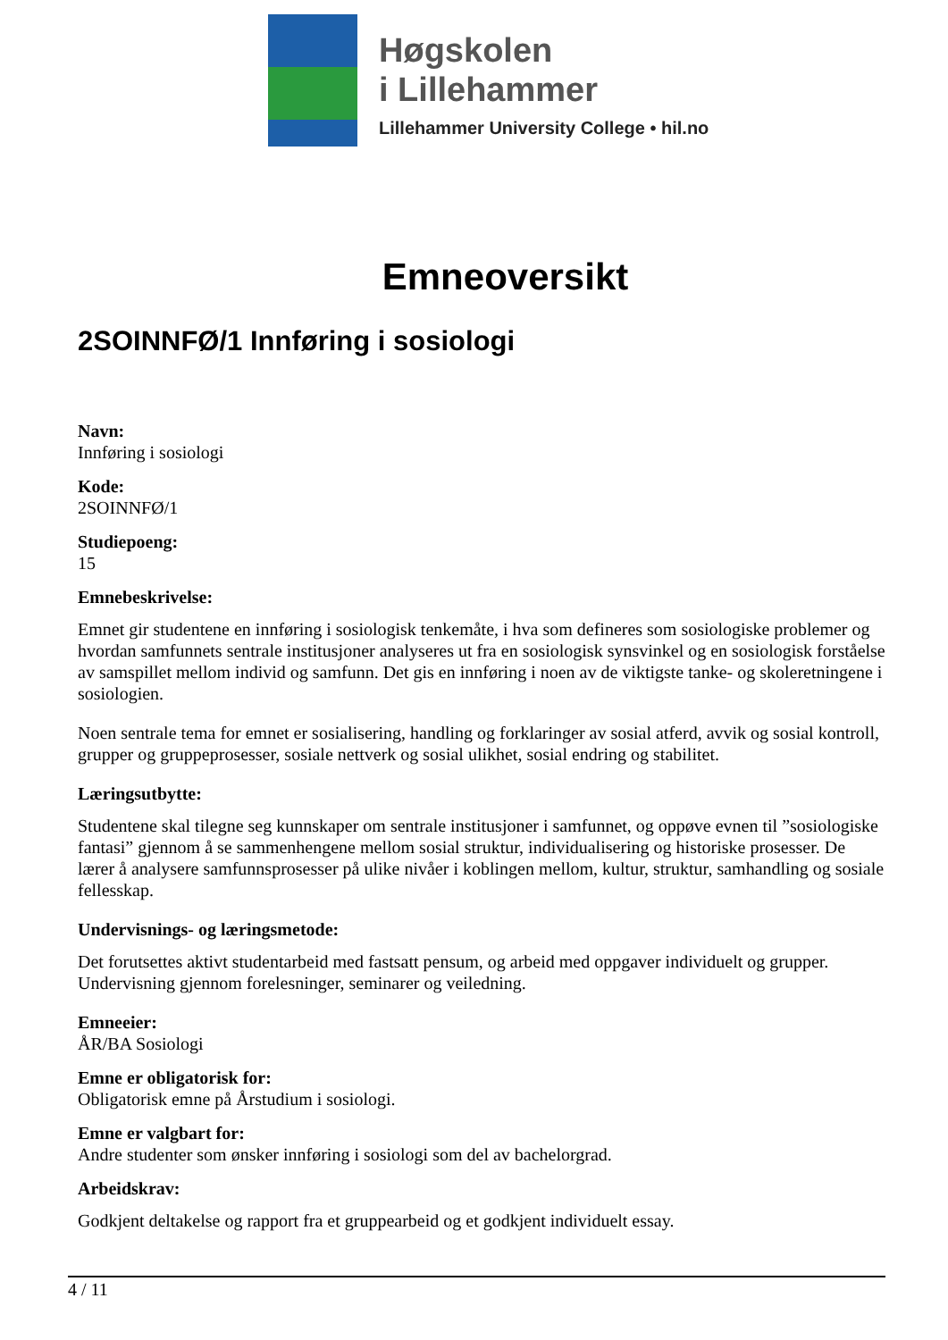Høgskolen
i Lillehammer
Lillehammer University College • hil.no
Emneoversikt
2SOINNFØ/1 Innføring i sosiologi
Navn:
Innføring i sosiologi
Kode:
2SOINNFØ/1
Studiepoeng:
15
Emnebeskrivelse:
Emnet gir studentene en innføring i sosiologisk tenkemåte, i hva som defineres som sosiologiske problemer og hvordan samfunnets sentrale institusjoner analyseres ut fra en sosiologisk synsvinkel og en sosiologisk forståelse av samspillet mellom individ og samfunn. Det gis en innføring i noen av de viktigste tanke- og skoleretningene i sosiologien.
Noen sentrale tema for emnet er sosialisering, handling og forklaringer av sosial atferd, avvik og sosial kontroll, grupper og gruppeprosesser, sosiale nettverk og sosial ulikhet, sosial endring og stabilitet.
Læringsutbytte:
Studentene skal tilegne seg kunnskaper om sentrale institusjoner i samfunnet, og oppøve evnen til ”sosiologiske fantasi” gjennom å se sammenhengene mellom sosial struktur, individualisering og historiske prosesser. De lærer å analysere samfunnsprosesser på ulike nivåer i koblingen mellom, kultur, struktur, samhandling og sosiale fellesskap.
Undervisnings- og læringsmetode:
Det forutsettes aktivt studentarbeid med fastsatt pensum, og arbeid med oppgaver individuelt og grupper. Undervisning gjennom forelesninger, seminarer og veiledning.
Emneeier:
ÅR/BA Sosiologi
Emne er obligatorisk for:
Obligatorisk emne på Årstudium i sosiologi.
Emne er valgbart for:
Andre studenter som ønsker innføring i sosiologi som del av bachelorgrad.
Arbeidskrav:
Godkjent deltakelse og rapport fra et gruppearbeid og et godkjent individuelt essay.
4 / 11